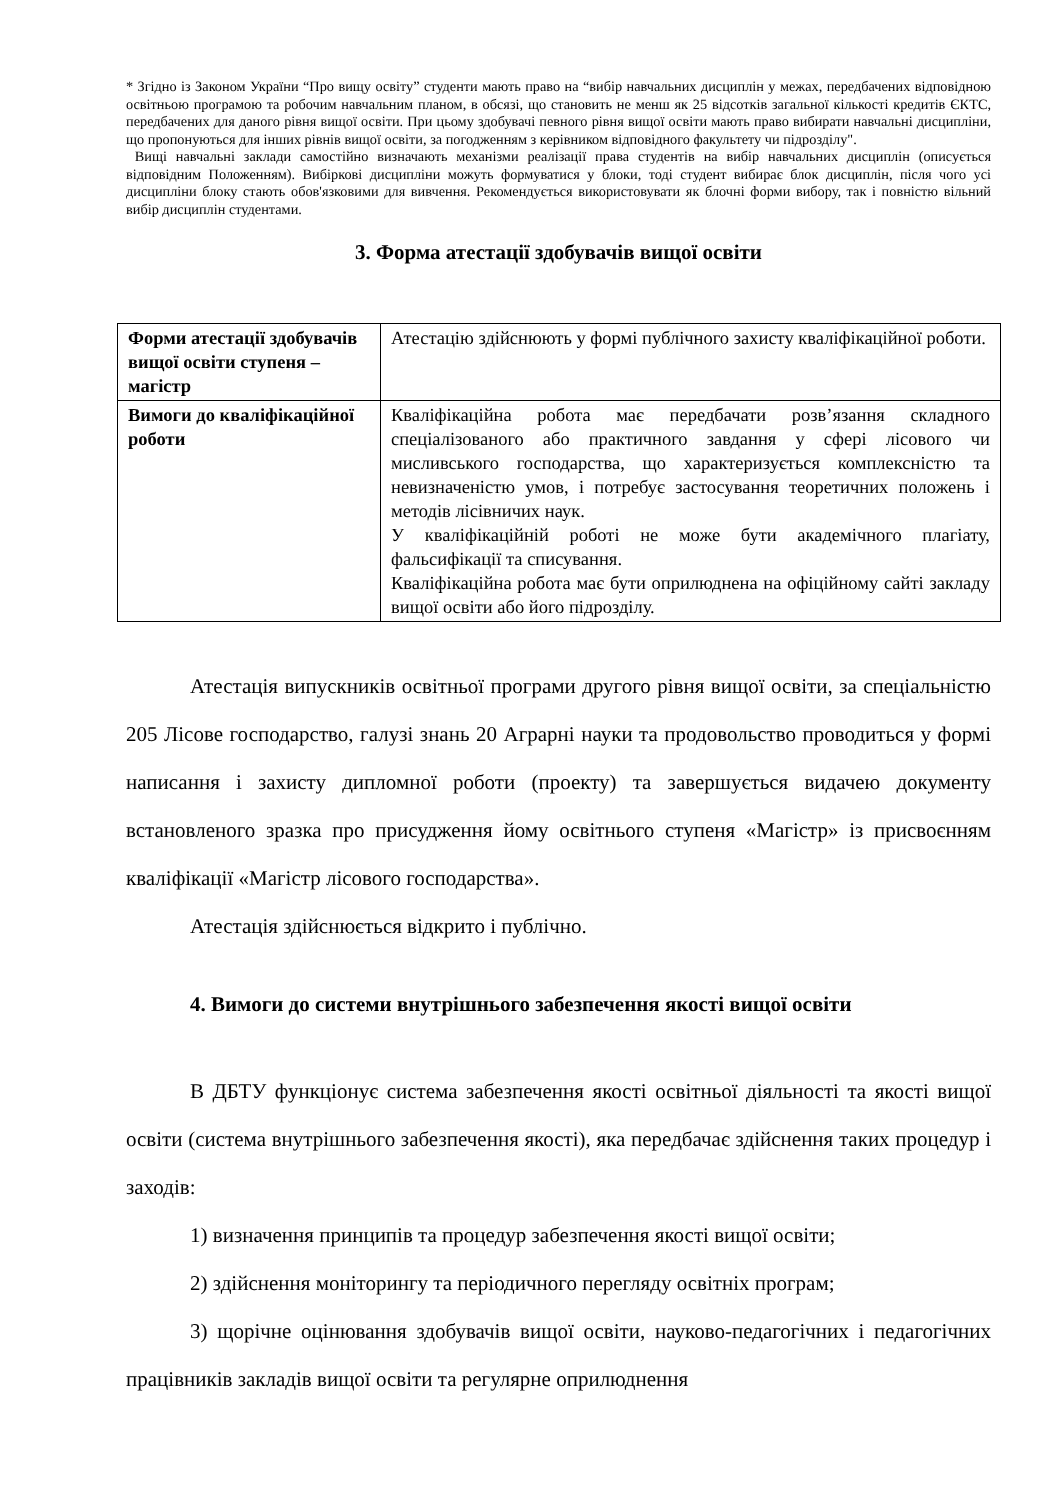* Згідно із Законом України “Про вищу освіту” студенти мають право на “вибір навчальних дисциплін у межах, передбачених відповідною освітньою програмою та робочим навчальним планом, в обсязі, що становить не менш як 25 відсотків загальної кількості кредитів ЄКТС, передбачених для даного рівня вищої освіти. При цьому здобувачі певного рівня вищої освіти мають право вибирати навчальні дисципліни, що пропонуються для інших рівнів вищої освіти, за погодженням з керівником відповідного факультету чи підрозділу".
Вищі навчальні заклади самостійно визначають механізми реалізації права студентів на вибір навчальних дисциплін (описується відповідним Положенням). Вибіркові дисципліни можуть формуватися у блоки, тоді студент вибирає блок дисциплін, після чого усі дисципліни блоку стають обов'язковими для вивчення. Рекомендується використовувати як блочні форми вибору, так і повністю вільний вибір дисциплін студентами.
3. Форма атестації здобувачів вищої освіти
| Форми атестації здобувачів вищої освіти ступеня – магістр | Атестацію здійснюють у формі публічного захисту кваліфікаційної роботи. |
| Вимоги до кваліфікаційної роботи | Кваліфікаційна робота має передбачати розв’язання складного спеціалізованого або практичного завдання у сфері лісового чи мисливського господарства, що характеризується комплексністю та невизначеністю умов, і потребує застосування теоретичних положень і методів лісівничих наук. У кваліфікаційній роботі не може бути академічного плагіату, фальсифікації та списування. Кваліфікаційна робота має бути оприлюднена на офіційному сайті закладу вищої освіти або його підрозділу. |
Атестація випускників освітньої програми другого рівня вищої освіти, за спеціальністю 205 Лісове господарство, галузі знань 20 Аграрні науки та продовольство проводиться у формі написання і захисту дипломної роботи (проекту) та завершується видачею документу встановленого зразка про присудження йому освітнього ступеня «Магістр» із присвоєнням кваліфікації «Магістр лісового господарства».
Атестація здійснюється відкрито і публічно.
4. Вимоги до системи внутрішнього забезпечення якості вищої освіти
В ДБТУ функціонує система забезпечення якості освітньої діяльності та якості вищої освіти (система внутрішнього забезпечення якості), яка передбачає здійснення таких процедур і заходів:
1) визначення принципів та процедур забезпечення якості вищої освіти;
2) здійснення моніторингу та періодичного перегляду освітніх програм;
3) щорічне оцінювання здобувачів вищої освіти, науково-педагогічних і педагогічних працівників закладів вищої освіти та регулярне оприлюднення